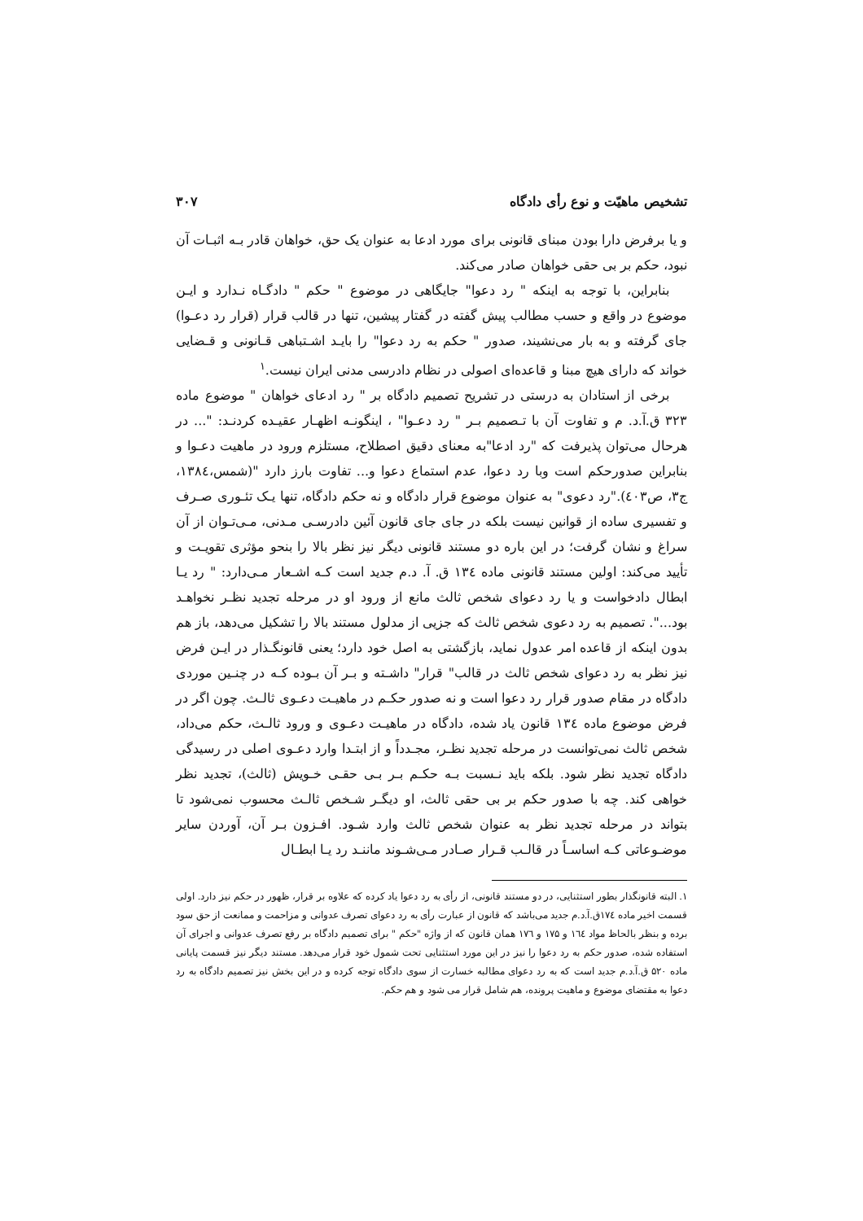تشخیص ماهیّت و نوع رأی دادگاه ۳۰۷
و یا برفرض دارا بودن مبنای قانونی برای مورد ادعا به عنوان یک حق، خواهان قادر بـه اثبـات آن نبود، حکم بر بی حقی خواهان صادر می‌کند.
بنابراین، با توجه به اینکه " رد دعوا" جایگاهی در موضوع " حکم " دادگـاه نـدارد و ایـن موضوع در واقع و حسب مطالب پیش گفته در گفتار پیشین، تنها در قالب قرار (قرار رد دعـوا) جای گرفته و به بار می‌نشیند، صدور " حکم به رد دعوا" را بایـد اشـتباهی قـانونی و قـضایی خواند که دارای هیچ مبنا و قاعده‌ای اصولی در نظام دادرسی مدنی ایران نیست.<sup>۱</sup>
برخی از استادان به درستی در تشریح تصمیم دادگاه بر " رد ادعای خواهان " موضوع ماده ۳۲۳ ق.آ.د. م و تفاوت آن با تـصمیم بـر " رد دعـوا" ، اینگونـه اظهـار عقیـده کردنـد: "... در هرحال می‌توان پذیرفت که "رد ادعا"به معنای دقیق اصطلاح، مستلزم ورود در ماهیت دعـوا و بنابراین صدورحکم است وبا رد دعوا، عدم استماع دعوا و... تفاوت بارز دارد "(شمس،۱۳۸٤، ج۳، ص٤٠۳)."رد دعوی" به عنوان موضوع قرار دادگاه و نه حکم دادگاه، تنها یـک تئـوری صـرف و تفسیری ساده از قوانین نیست بلکه در جای جای قانون آئین دادرسـی مـدنی، مـی‌تـوان از آن سراغ و نشان گرفت؛ در این باره دو مستند قانونی دیگر نیز نظر بالا را بنحو مؤثری تقویـت و تأیید می‌کند: اولین مستند قانونی ماده ۱۳٤ ق. آ. د.م جدید است کـه اشـعار مـی‌دارد: " رد یـا ابطال دادخواست و یا رد دعوای شخص ثالث مانع از ورود او در مرحله تجدید نظـر نخواهـد بود...". تصمیم به رد دعوی شخص ثالث که جزیی از مدلول مستند بالا را تشکیل می‌دهد، باز هم بدون اینکه از قاعده امر عدول نماید، بازگشتی به اصل خود دارد؛ یعنی قانونگـذار در ایـن فرض نیز نظر به رد دعوای شخص ثالث در قالب" قرار" داشـته و بـر آن بـوده کـه در چنـین موردی دادگاه در مقام صدور قرار رد دعوا است و نه صدور حکـم در ماهیـت دعـوی ثالـث. چون اگر در فرض موضوع ماده ۱۳٤ قانون یاد شده، دادگاه در ماهیـت دعـوی و ورود ثالـث، حکم می‌داد، شخص ثالث نمی‌توانست در مرحله تجدید نظـر، مجـدداً و از ابتـدا وارد دعـوی اصلی در رسیدگی دادگاه تجدید نظر شود. بلکه باید نـسبت بـه حکـم بـر بـی حقـی خـویش (ثالث)، تجدید نظر خواهی کند. چه با صدور حکم بر بی حقی ثالث، او دیگـر شـخص ثالـث محسوب نمی‌شود تا بتواند در مرحله تجدید نظر به عنوان شخص ثالث وارد شـود. افـزون بـر آن، آوردن سایر موضـوعاتی کـه اساسـاً در قالـب قـرار صـادر مـی‌شـوند ماننـد رد یـا ابطـال
۱. البته قانونگذار بطور استثنایی، در دو مستند قانونی، از رأی به رد دعوا یاد کرده که علاوه بر قرار، ظهور در حکم نیز دارد. اولی قسمت اخیر ماده ۱۷٤ق.آ.د.م جدید می‌باشد که قانون از عبارت رأی به رد دعوای تصرف عدوانی و مزاحمت و ممانعت از حق سود برده و بنظر بالحاظ مواد ۱٦٤ و ۱۷۵ و ۱۷٦ همان قانون که از واژه "حکم " برای تصمیم دادگاه بر رفع تصرف عدوانی و اجرای آن استفاده شده، صدور حکم به رد دعوا را نیز در این مورد استثنایی تحت شمول خود قرار می‌دهد. مستند دیگر نیز قسمت پایانی ماده ۵۲۰ ق.آ.د.م جدید است که به رد دعوای مطالبه خسارت از سوی دادگاه توجه کرده و در این بخش نیز تصمیم دادگاه به رد دعوا به مقتضای موضوع و ماهیت پرونده، هم شامل قرار می شود و هم حکم.